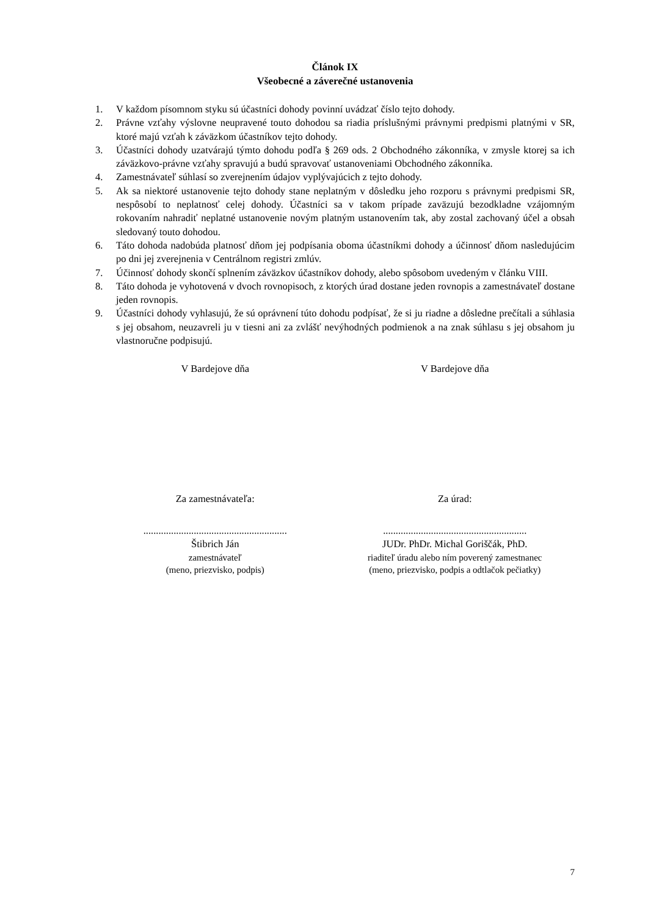Článok IX
Všeobecné a záverečné ustanovenia
1. V každom písomnom styku sú účastníci dohody povinní uvádzať číslo tejto dohody.
2. Právne vzťahy výslovne neupravené touto dohodou sa riadia príslušnými právnymi predpismi platnými v SR, ktoré majú vzťah k záväzkom účastníkov tejto dohody.
3. Účastníci dohody uzatvárajú týmto dohodu podľa § 269 ods. 2 Obchodného zákonníka, v zmysle ktorej sa ich záväzkovo-právne vzťahy spravujú a budú spravovať ustanoveniami Obchodného zákonníka.
4. Zamestnávateľ súhlasí so zverejnením údajov vyplývajúcich z tejto dohody.
5. Ak sa niektoré ustanovenie tejto dohody stane neplatným v dôsledku jeho rozporu s právnymi predpismi SR, nespôsobí to neplatnosť celej dohody. Účastníci sa v takom prípade zaväzujú bezodkladne vzájomným rokovaním nahradiť neplatné ustanovenie novým platným ustanovením tak, aby zostal zachovaný účel a obsah sledovaný touto dohodou.
6. Táto dohoda nadobúda platnosť dňom jej podpísania oboma účastníkmi dohody a účinnosť dňom nasledujúcim po dni jej zverejnenia v Centrálnom registri zmlúv.
7. Účinnosť dohody skončí splnením záväzkov účastníkov dohody, alebo spôsobom uvedeným v článku VIII.
8. Táto dohoda je vyhotovená v dvoch rovnopisoch, z ktorých úrad dostane jeden rovnopis a zamestnávateľ dostane jeden rovnopis.
9. Účastníci dohody vyhlasujú, že sú oprávnení túto dohodu podpísať, že si ju riadne a dôsledne prečítali a súhlasia s jej obsahom, neuzavreli ju v tiesni ani za zvlášť nevýhodných podmienok a na znak súhlasu s jej obsahom ju vlastnoručne podpisujú.
V Bardejove dňa V Bardejove dňa
Za zamestnávateľa: Za úrad:
.........................................................
.........................................................
Štibrich Ján JUDr. PhDr. Michal Goriščák, PhD.
zamestnávateľ
(meno, priezvisko, podpis)
riaditeľ úradu alebo ním poverený zamestnanec
(meno, priezvisko, podpis a odtlačok pečiatky)
7